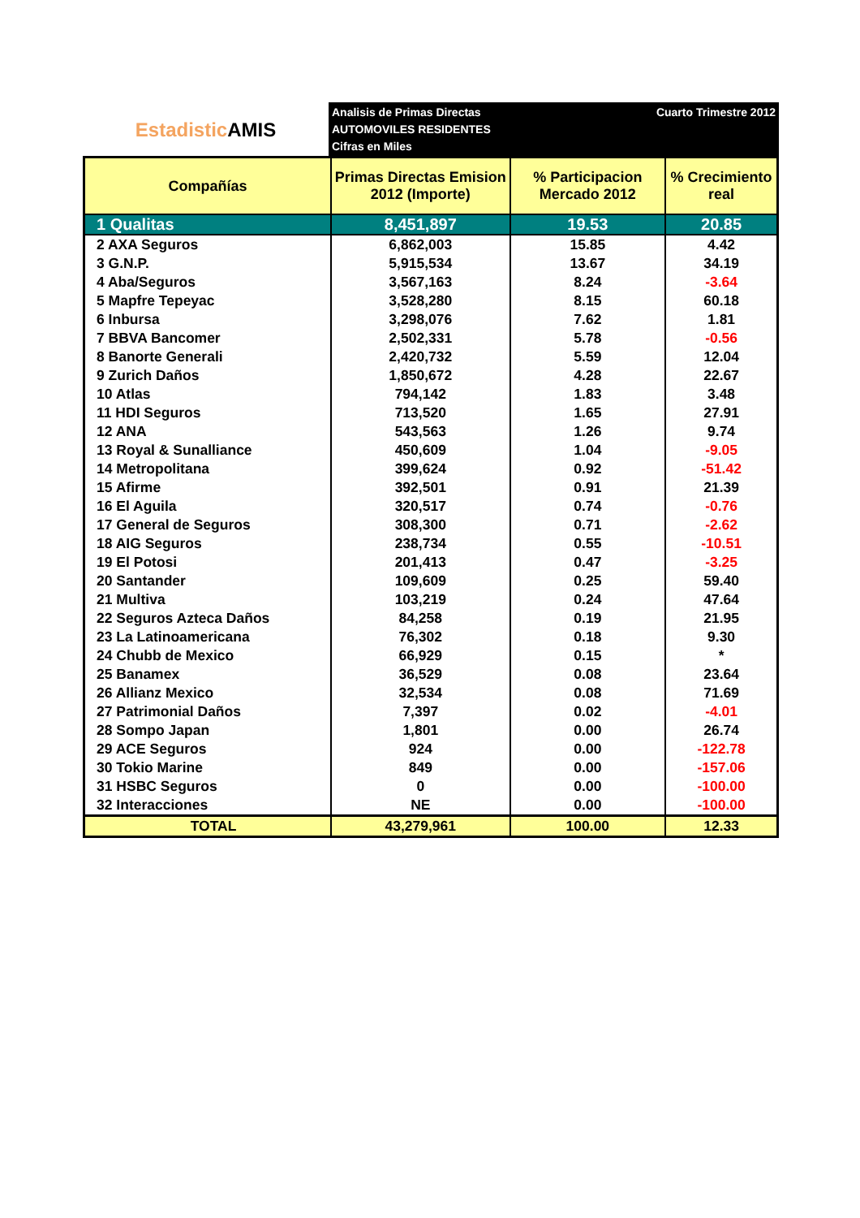Estadistic AMIS
Analisis de Primas Directas
AUTOMOVILES RESIDENTES
Cifras en Miles
Cuarto Trimestre 2012
| Compañías | Primas Directas Emision 2012 (Importe) | % Participacion Mercado 2012 | % Crecimiento real |
| --- | --- | --- | --- |
| 1 Qualitas | 8,451,897 | 19.53 | 20.85 |
| 2 AXA Seguros | 6,862,003 | 15.85 | 4.42 |
| 3 G.N.P. | 5,915,534 | 13.67 | 34.19 |
| 4 Aba/Seguros | 3,567,163 | 8.24 | -3.64 |
| 5 Mapfre Tepeyac | 3,528,280 | 8.15 | 60.18 |
| 6 Inbursa | 3,298,076 | 7.62 | 1.81 |
| 7 BBVA Bancomer | 2,502,331 | 5.78 | -0.56 |
| 8 Banorte Generali | 2,420,732 | 5.59 | 12.04 |
| 9 Zurich Daños | 1,850,672 | 4.28 | 22.67 |
| 10 Atlas | 794,142 | 1.83 | 3.48 |
| 11 HDI Seguros | 713,520 | 1.65 | 27.91 |
| 12 ANA | 543,563 | 1.26 | 9.74 |
| 13 Royal & Sunalliance | 450,609 | 1.04 | -9.05 |
| 14 Metropolitana | 399,624 | 0.92 | -51.42 |
| 15 Afirme | 392,501 | 0.91 | 21.39 |
| 16 El Aguila | 320,517 | 0.74 | -0.76 |
| 17 General de Seguros | 308,300 | 0.71 | -2.62 |
| 18 AIG Seguros | 238,734 | 0.55 | -10.51 |
| 19 El Potosi | 201,413 | 0.47 | -3.25 |
| 20 Santander | 109,609 | 0.25 | 59.40 |
| 21 Multiva | 103,219 | 0.24 | 47.64 |
| 22 Seguros Azteca Daños | 84,258 | 0.19 | 21.95 |
| 23 La Latinoamericana | 76,302 | 0.18 | 9.30 |
| 24 Chubb de Mexico | 66,929 | 0.15 | * |
| 25 Banamex | 36,529 | 0.08 | 23.64 |
| 26 Allianz Mexico | 32,534 | 0.08 | 71.69 |
| 27 Patrimonial Daños | 7,397 | 0.02 | -4.01 |
| 28 Sompo Japan | 1,801 | 0.00 | 26.74 |
| 29 ACE Seguros | 924 | 0.00 | -122.78 |
| 30 Tokio Marine | 849 | 0.00 | -157.06 |
| 31 HSBC Seguros | 0 | 0.00 | -100.00 |
| 32 Interacciones | NE | 0.00 | -100.00 |
| TOTAL | 43,279,961 | 100.00 | 12.33 |